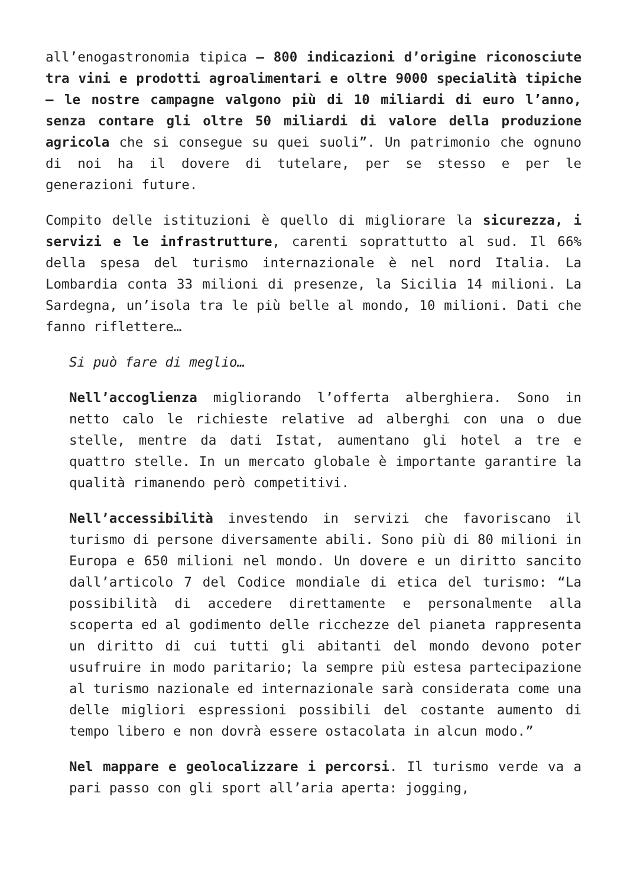all’enogastronomia tipica – 800 indicazioni d’origine riconosciute tra vini e prodotti agroalimentari e oltre 9000 specialità tipiche – le nostre campagne valgono più di 10 miliardi di euro l’anno, senza contare gli oltre 50 miliardi di valore della produzione agricola che si consegue su quei suoli”. Un patrimonio che ognuno di noi ha il dovere di tutelare, per se stesso e per le generazioni future.
Compito delle istituzioni è quello di migliorare la sicurezza, i servizi e le infrastrutture, carenti soprattutto al sud. Il 66% della spesa del turismo internazionale è nel nord Italia. La Lombardia conta 33 milioni di presenze, la Sicilia 14 milioni. La Sardegna, un’isola tra le più belle al mondo, 10 milioni. Dati che fanno riflettere…
Si può fare di meglio…
Nell’accoglienza migliorando l’offerta alberghiera. Sono in netto calo le richieste relative ad alberghi con una o due stelle, mentre da dati Istat, aumentano gli hotel a tre e quattro stelle. In un mercato globale è importante garantire la qualità rimanendo però competitivi.
Nell’accessibilità investendo in servizi che favoriscano il turismo di persone diversamente abili. Sono più di 80 milioni in Europa e 650 milioni nel mondo. Un dovere e un diritto sancito dall’articolo 7 del Codice mondiale di etica del turismo: “La possibilità di accedere direttamente e personalmente alla scoperta ed al godimento delle ricchezze del pianeta rappresenta un diritto di cui tutti gli abitanti del mondo devono poter usufruire in modo paritario; la sempre più estesa partecipazione al turismo nazionale ed internazionale sarà considerata come una delle migliori espressioni possibili del costante aumento di tempo libero e non dovrà essere ostacolata in alcun modo.”
Nel mappare e geolocalizzare i percorsi. Il turismo verde va a pari passo con gli sport all’aria aperta: jogging,